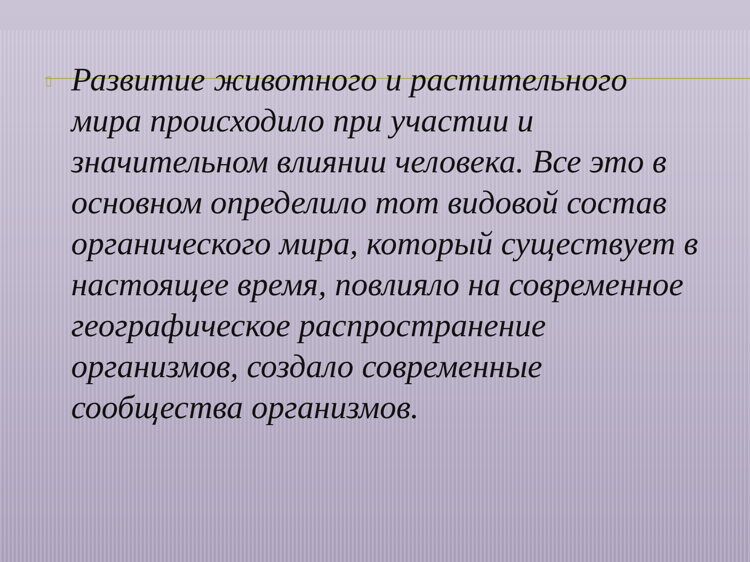▯
Развитие животного и растительного мира происходило при участии и значительном влиянии человека. Все это в основном определило тот видовой состав органического мира, который существует в настоящее время, повлияло на современное географическое распространение организмов, создало современные сообщества организмов.